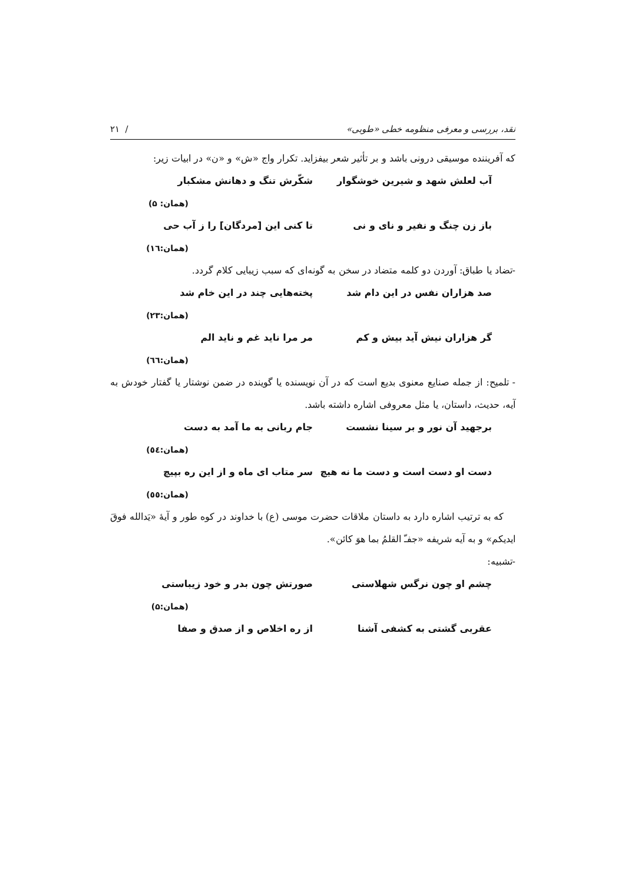نقد، بررسی و معرفی منظومه خطی «طوبی» / ۲۱
که آفریننده موسیقی درونی باشد و بر تأثیر شعر بیفزاید. تکرار واج «ش» و «ن» در ابیات زیر:
آب لعلش شهد و شیرین خوشگوار شکّرش تنگ و دهانش مشکبار
(همان: ۵)
باز زن چنگ و نفیر و نای و نی تا کنی این [مردگان] را ز آب حی
(همان:۱٦)
-تضاد یا طباق: آوردن دو کلمه متضاد در سخن به گونه‌ای که سبب زیبایی کلام گردد.
صد هزاران نفس در این دام شد پخته‌هایی چند در این خام شد
(همان:۲۳)
گر هزاران نیش آید بیش و کم مر مرا ناید غم و ناید الم
(همان:٦٦)
- تلمیح: از جمله صنایع معنوی بدیع است که در آن نویسنده یا گوینده در ضمن نوشتار یا گفتار خودش به آیه، حدیث، داستان، یا مثل معروفی اشاره داشته باشد.
برجهید آن نور و بر سینا نشست جام ربانی به ما آمد به دست
(همان:٥٤)
دست او دست است و دست ما نه هیچ سر متاب ای ماه و از این ره بپیچ
(همان:٥٥)
که به ترتیب اشاره دارد به داستان ملاقات حضرت موسی (ع) با خداوند در کوه طور و آیهٔ «یَدالله فوقَ ایدیکم» و به آیه شریفه «جفـّ القلمُ بما هوَ کائن».
-تشبیه:
چشم او چون نرگس شهلاستی صورتش چون بدر و خود زیباستی
(همان:۵)
عقربی گشتی به کشفی آشنا از ره اخلاص و از صدق و صفا